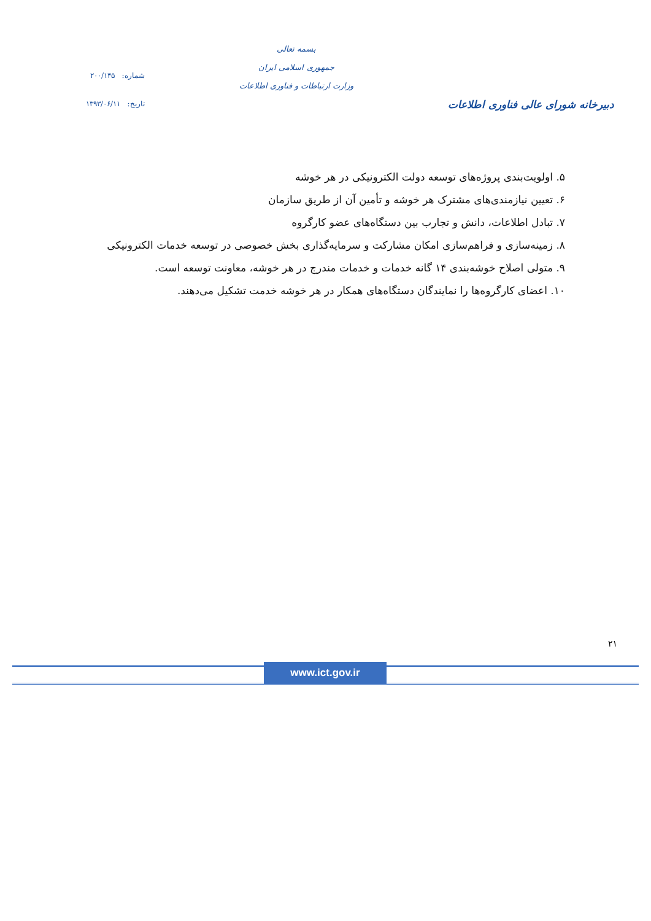دبیرخانه شورای عالی فناوری اطلاعات
بسمه تعالی
جمهوری اسلامی ایران
وزارت ارتباطات و فناوری اطلاعات
شماره: ۲۰۰/۱۴۵
تاریخ: ۱۳۹۳/۰۶/۱۱
۵. اولویت‌بندی پروژه‌های توسعه دولت الکترونیکی در هر خوشه
۶. تعیین نیازمندی‌های مشترک هر خوشه و تأمین آن از طریق سازمان
۷. تبادل اطلاعات، دانش و تجارب بین دستگاه‌های عضو کارگروه
۸. زمینه‌سازی و فراهم‌سازی امکان مشارکت و سرمایه‌گذاری بخش خصوصی در توسعه خدمات الکترونیکی
۹. متولی اصلاح خوشه‌بندی ۱۴ گانه خدمات و خدمات مندرج در هر خوشه، معاونت توسعه است.
۱۰. اعضای کارگروه‌ها را نمایندگان دستگاه‌های همکار در هر خوشه خدمت تشکیل می‌دهند.
۲۱
www.ict.gov.ir